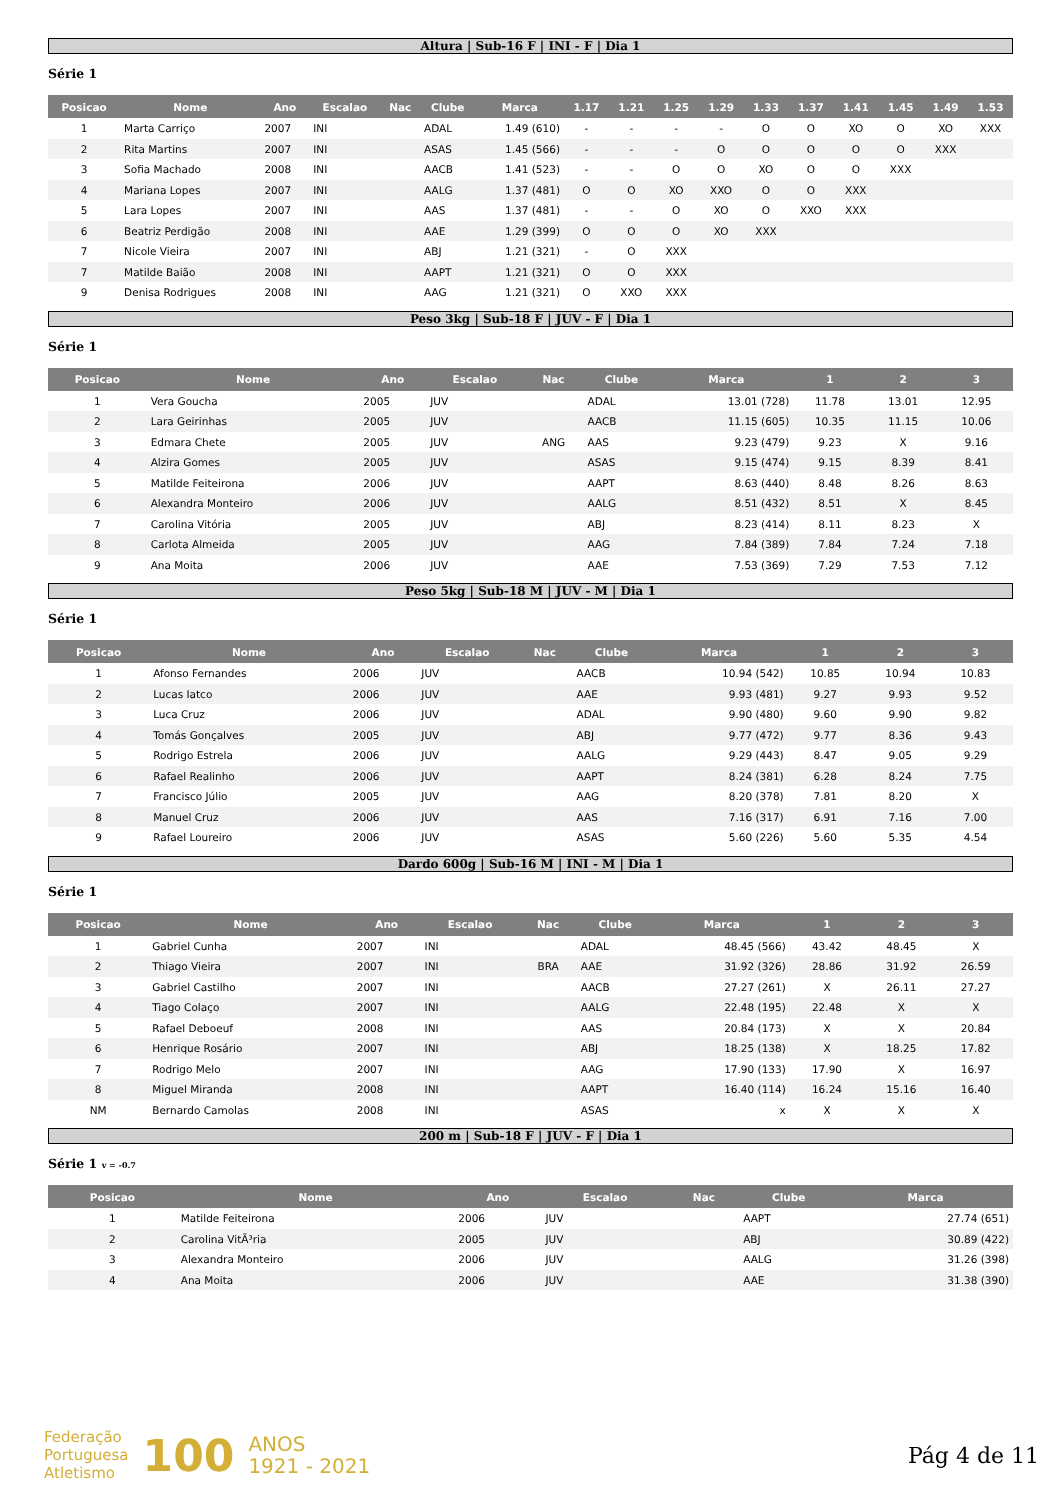Altura | Sub-16 F | INI - F | Dia 1
Série 1
| Posicao | Nome | Ano | Escalao | Nac | Clube | Marca | 1.17 | 1.21 | 1.25 | 1.29 | 1.33 | 1.37 | 1.41 | 1.45 | 1.49 | 1.53 |
| --- | --- | --- | --- | --- | --- | --- | --- | --- | --- | --- | --- | --- | --- | --- | --- | --- |
| 1 | Marta Carriço | 2007 | INI | | ADAL | 1.49 (610) | - | - | - | - | O | O | XO | O | XO | XXX |
| 2 | Rita Martins | 2007 | INI | | ASAS | 1.45 (566) | - | - | - | O | O | O | O | O | XXX | |
| 3 | Sofia Machado | 2008 | INI | | AACB | 1.41 (523) | - | - | O | O | XO | O | O | XXX | | |
| 4 | Mariana Lopes | 2007 | INI | | AALG | 1.37 (481) | O | O | XO | XXO | O | O | XXX | | | |
| 5 | Lara Lopes | 2007 | INI | | AAS | 1.37 (481) | - | - | O | XO | O | XXO | XXX | | | |
| 6 | Beatriz Perdigão | 2008 | INI | | AAE | 1.29 (399) | O | O | O | XO | XXX | | | | | |
| 7 | Nicole Vieira | 2007 | INI | | ABJ | 1.21 (321) | - | O | XXX | | | | | | | |
| 7 | Matilde Baião | 2008 | INI | | AAPT | 1.21 (321) | O | O | XXX | | | | | | | |
| 9 | Denisa Rodrigues | 2008 | INI | | AAG | 1.21 (321) | O | XXO | XXX | | | | | | | |
Peso 3kg | Sub-18 F | JUV - F | Dia 1
Série 1
| Posicao | Nome | Ano | Escalao | Nac | Clube | Marca | 1 | 2 | 3 |
| --- | --- | --- | --- | --- | --- | --- | --- | --- | --- |
| 1 | Vera Goucha | 2005 | JUV | | ADAL | 13.01 (728) | 11.78 | 13.01 | 12.95 |
| 2 | Lara Geirinhas | 2005 | JUV | | AACB | 11.15 (605) | 10.35 | 11.15 | 10.06 |
| 3 | Edmara Chete | 2005 | JUV | ANG | AAS | 9.23 (479) | 9.23 | X | 9.16 |
| 4 | Alzira Gomes | 2005 | JUV | | ASAS | 9.15 (474) | 9.15 | 8.39 | 8.41 |
| 5 | Matilde Feiteirona | 2006 | JUV | | AAPT | 8.63 (440) | 8.48 | 8.26 | 8.63 |
| 6 | Alexandra Monteiro | 2006 | JUV | | AALG | 8.51 (432) | 8.51 | X | 8.45 |
| 7 | Carolina Vitória | 2005 | JUV | | ABJ | 8.23 (414) | 8.11 | 8.23 | X |
| 8 | Carlota Almeida | 2005 | JUV | | AAG | 7.84 (389) | 7.84 | 7.24 | 7.18 |
| 9 | Ana Moita | 2006 | JUV | | AAE | 7.53 (369) | 7.29 | 7.53 | 7.12 |
Peso 5kg | Sub-18 M | JUV - M | Dia 1
Série 1
| Posicao | Nome | Ano | Escalao | Nac | Clube | Marca | 1 | 2 | 3 |
| --- | --- | --- | --- | --- | --- | --- | --- | --- | --- |
| 1 | Afonso Fernandes | 2006 | JUV | | AACB | 10.94 (542) | 10.85 | 10.94 | 10.83 |
| 2 | Lucas Iatco | 2006 | JUV | | AAE | 9.93 (481) | 9.27 | 9.93 | 9.52 |
| 3 | Luca Cruz | 2006 | JUV | | ADAL | 9.90 (480) | 9.60 | 9.90 | 9.82 |
| 4 | Tomás Gonçalves | 2005 | JUV | | ABJ | 9.77 (472) | 9.77 | 8.36 | 9.43 |
| 5 | Rodrigo Estrela | 2006 | JUV | | AALG | 9.29 (443) | 8.47 | 9.05 | 9.29 |
| 6 | Rafael Realinho | 2006 | JUV | | AAPT | 8.24 (381) | 6.28 | 8.24 | 7.75 |
| 7 | Francisco Júlio | 2005 | JUV | | AAG | 8.20 (378) | 7.81 | 8.20 | X |
| 8 | Manuel Cruz | 2006 | JUV | | AAS | 7.16 (317) | 6.91 | 7.16 | 7.00 |
| 9 | Rafael Loureiro | 2006 | JUV | | ASAS | 5.60 (226) | 5.60 | 5.35 | 4.54 |
Dardo 600g | Sub-16 M | INI - M | Dia 1
Série 1
| Posicao | Nome | Ano | Escalao | Nac | Clube | Marca | 1 | 2 | 3 |
| --- | --- | --- | --- | --- | --- | --- | --- | --- | --- |
| 1 | Gabriel Cunha | 2007 | INI | | ADAL | 48.45 (566) | 43.42 | 48.45 | X |
| 2 | Thiago Vieira | 2007 | INI | BRA | AAE | 31.92 (326) | 28.86 | 31.92 | 26.59 |
| 3 | Gabriel Castilho | 2007 | INI | | AACB | 27.27 (261) | X | 26.11 | 27.27 |
| 4 | Tiago Colaço | 2007 | INI | | AALG | 22.48 (195) | 22.48 | X | X |
| 5 | Rafael Deboeuf | 2008 | INI | | AAS | 20.84 (173) | X | X | 20.84 |
| 6 | Henrique Rosário | 2007 | INI | | ABJ | 18.25 (138) | X | 18.25 | 17.82 |
| 7 | Rodrigo Melo | 2007 | INI | | AAG | 17.90 (133) | 17.90 | X | 16.97 |
| 8 | Miguel Miranda | 2008 | INI | | AAPT | 16.40 (114) | 16.24 | 15.16 | 16.40 |
| NM | Bernardo Camolas | 2008 | INI | | ASAS | x | X | X | X |
200 m | Sub-18 F | JUV - F | Dia 1
Série 1 v = -0.7
| Posicao | Nome | Ano | Escalao | Nac | Clube | Marca |
| --- | --- | --- | --- | --- | --- | --- |
| 1 | Matilde Feiteirona | 2006 | JUV | | AAPT | 27.74 (651) |
| 2 | Carolina VitÃ³ria | 2005 | JUV | | ABJ | 30.89 (422) |
| 3 | Alexandra Monteiro | 2006 | JUV | | AALG | 31.26 (398) |
| 4 | Ana Moita | 2006 | JUV | | AAE | 31.38 (390) |
Federação
Portuguesa
Atletismo
100
ANOS
1921 - 2021
Pág 4 de 11